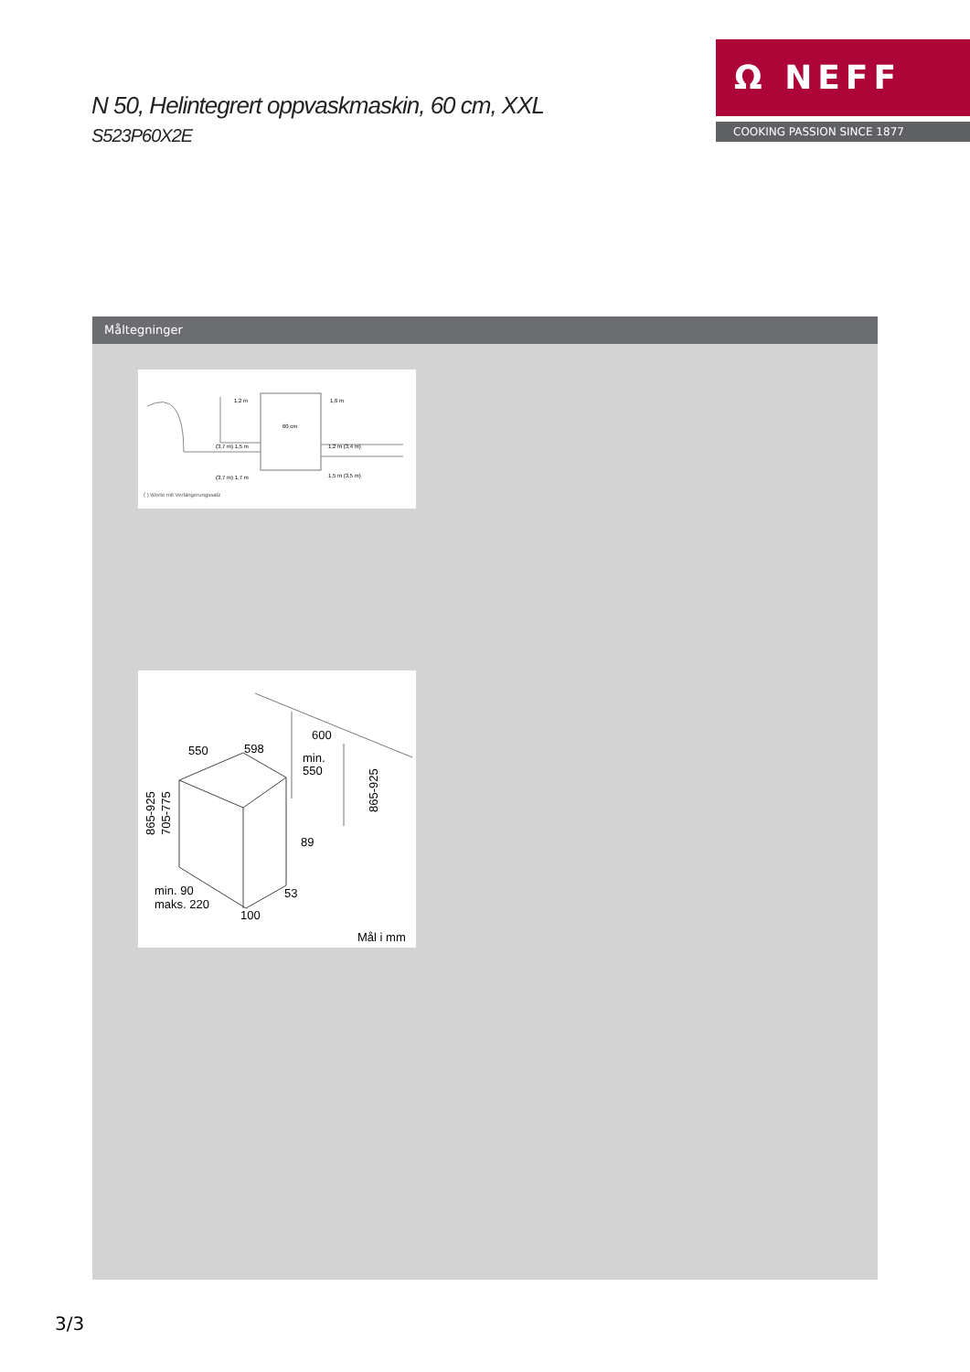N 50, Helintegrert oppvaskmaskin, 60 cm, XXL
S523P60X2E
Ω NEFF
COOKING PASSION SINCE 1877
Måltegninger
60 cm
1,2 m
1,6 m
(3,7 m) 1,5 m
(3,7 m) 1,7 m
1,2 m (3,4 m)
1,5 m (3,5 m)
( ) Werte mit Verlängerungssatz
550
598
600
min.
550
865-925
705-775
865-925
89
53
min. 90
maks. 220
100
Mål i mm
3/3